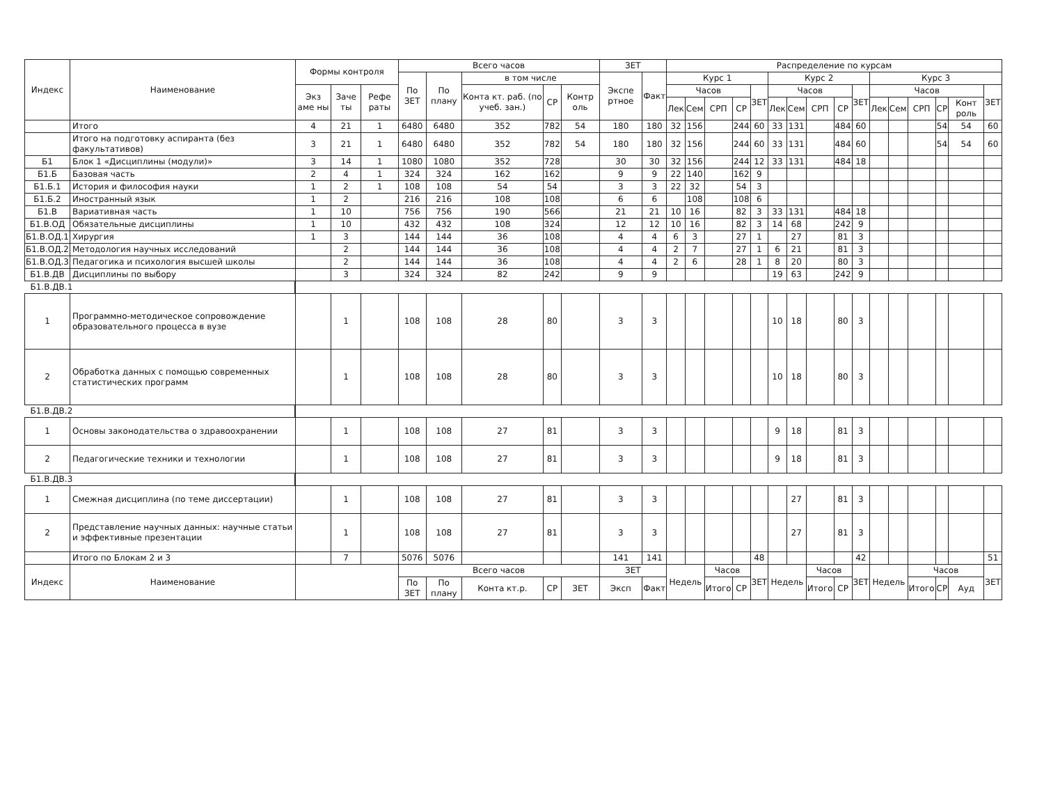| Индекс | Наименование | Формы контроля | | | Всего часов | | | | | ЗЕТ | | Распределение по курсам | | | | | | | | | | | | | | | |
| --- | --- | --- | --- | --- | --- | --- | --- | --- | --- | --- | --- | --- | --- | --- | --- | --- | --- | --- | --- | --- | --- | --- | --- | --- | --- | --- | --- |
| | | | | | По ЗЕТ | По плану | в том числе | | | Экспе ртное | Факт | Курс 1 | | | | | Курс 2 | | | | | Курс 3 | | | | | |
| | | Экз аме ны | Заче ты | Рефе раты | | | Конта кт. раб. (по учеб. зан.) | СР | Контр оль | | | Часов | | | | ЗЕТ | Часов | | | | ЗЕТ | Часов | | | | | ЗЕТ |
| | | | | | | | | | | | | Лек | Сем | СРП | СР | | Лек | Сем | СРП | СР | | Лек | Сем | СРП | СР | Конт роль | |
| | Итого | 4 | 21 | 1 | 6480 | 6480 | 352 | 782 | 54 | 180 | 180 | 32 | 156 | | 244 | 60 | 33 | 131 | | 484 | 60 | | | | 54 | 54 | 60 |
| | Итого на подготовку аспиранта (без факультативов) | 3 | 21 | 1 | 6480 | 6480 | 352 | 782 | 54 | 180 | 180 | 32 | 156 | | 244 | 60 | 33 | 131 | | 484 | 60 | | | | 54 | 54 | 60 |
| Б1 | Блок 1 «Дисциплины (модули)» | 3 | 14 | 1 | 1080 | 1080 | 352 | 728 | | 30 | 30 | 32 | 156 | | 244 | 12 | 33 | 131 | | 484 | 18 | | | | | | |
| Б1.Б | Базовая часть | 2 | 4 | 1 | 324 | 324 | 162 | 162 | | 9 | 9 | 22 | 140 | | 162 | 9 | | | | | | | | | | | |
| Б1.Б.1 | История и философия науки | 1 | 2 | 1 | 108 | 108 | 54 | 54 | | 3 | 3 | 22 | 32 | | 54 | 3 | | | | | | | | | | | |
| Б1.Б.2 | Иностранный язык | 1 | 2 | | 216 | 216 | 108 | 108 | | 6 | 6 | | 108 | | 108 | 6 | | | | | | | | | | | |
| Б1.В | Вариативная часть | 1 | 10 | | 756 | 756 | 190 | 566 | | 21 | 21 | 10 | 16 | | 82 | 3 | 33 | 131 | | 484 | 18 | | | | | | |
| Б1.В.ОД | Обязательные дисциплины | 1 | 10 | | 432 | 432 | 108 | 324 | | 12 | 12 | 10 | 16 | | 82 | 3 | 14 | 68 | | 242 | 9 | | | | | | |
| Б1.В.ОД.1 | Хирургия | 1 | 3 | | 144 | 144 | 36 | 108 | | 4 | 4 | 6 | 3 | | 27 | 1 | | 27 | | 81 | 3 | | | | | | |
| Б1.В.ОД.2 | Методология научных исследований | | 2 | | 144 | 144 | 36 | 108 | | 4 | 4 | 2 | 7 | | 27 | 1 | 6 | 21 | | 81 | 3 | | | | | | |
| Б1.В.ОД.3 | Педагогика и психология высшей школы | | 2 | | 144 | 144 | 36 | 108 | | 4 | 4 | 2 | 6 | | 28 | 1 | 8 | 20 | | 80 | 3 | | | | | | |
| Б1.В.ДВ | Дисциплины по выбору | | 3 | | 324 | 324 | 82 | 242 | | 9 | 9 | | | | | | 19 | 63 | | 242 | 9 | | | | | | |
| Б1.В.ДВ.1 | | | | | | | | | | | | | | | | | | | | | | | | | | | |
| 1 | Программно-методическое сопровождение образовательного процесса в вузе | | 1 | | 108 | 108 | 28 | 80 | | 3 | 3 | | | | | | 10 | 18 | | 80 | 3 | | | | | | |
| 2 | Обработка данных с помощью современных статистических программ | | 1 | | 108 | 108 | 28 | 80 | | 3 | 3 | | | | | | 10 | 18 | | 80 | 3 | | | | | | |
| Б1.В.ДВ.2 | | | | | | | | | | | | | | | | | | | | | | | | | | | |
| 1 | Основы законодательства о здравоохранении | | 1 | | 108 | 108 | 27 | 81 | | 3 | 3 | | | | | | 9 | 18 | | 81 | 3 | | | | | | |
| 2 | Педагогические техники и технологии | | 1 | | 108 | 108 | 27 | 81 | | 3 | 3 | | | | | | 9 | 18 | | 81 | 3 | | | | | | |
| Б1.В.ДВ.3 | | | | | | | | | | | | | | | | | | | | | | | | | | | |
| 1 | Смежная дисциплина (по теме диссертации) | | 1 | | 108 | 108 | 27 | 81 | | 3 | 3 | | | | | | | 27 | | 81 | 3 | | | | | | |
| 2 | Представление научных данных: научные статьи и эффективные презентации | | 1 | | 108 | 108 | 27 | 81 | | 3 | 3 | | | | | | | 27 | | 81 | 3 | | | | | | |
| | Итого по Блокам 2 и 3 | | 7 | | 5076 | 5076 | | | | 141 | 141 | | | | | 48 | | | | | 42 | | | | | | 51 |
| Индекс | Наименование | | | | Всего часов | | | | | ЗЕТ | | Недель | | Часов | | ЗЕТ | Недель | | Часов | | ЗЕТ | Недель | | Часов | | | ЗЕТ |
| | | | | | По ЗЕТ | По плану | Конта кт.р. | СР | ЗЕТ | Эксп | Факт | | | Итого | СР | | | | Итого | СР | | | | Итого | СР | Ауд | |